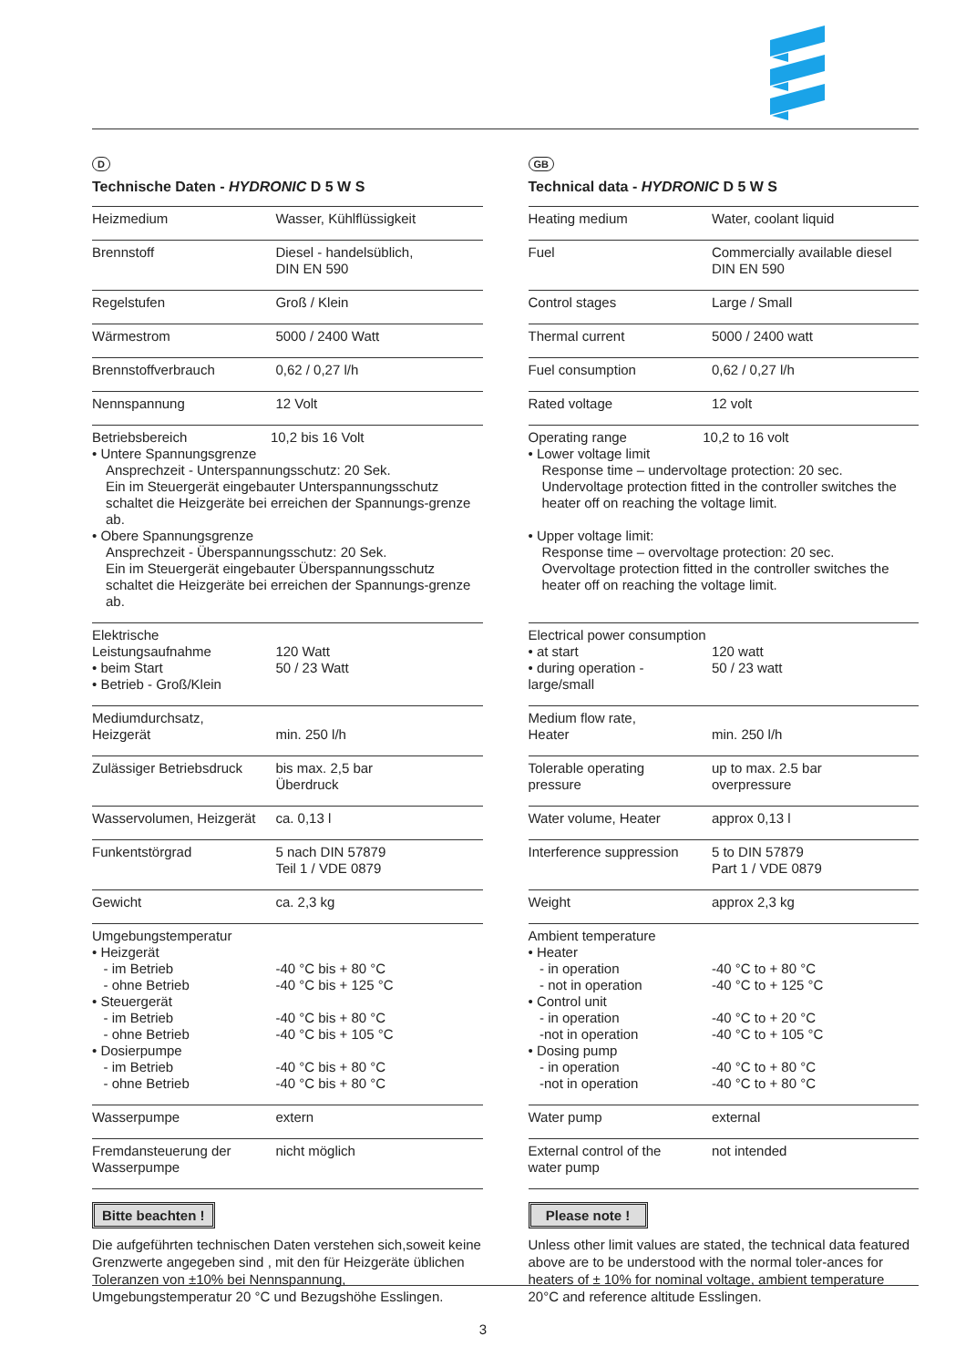D
Technische Daten - HYDRONIC D 5 W S
| Heizmedium | Wasser, Kühlflüssigkeit |
| Brennstoff | Diesel - handelsüblich, DIN EN 590 |
| Regelstufen | Groß / Klein |
| Wärmestrom | 5000 / 2400 Watt |
| Brennstoffverbrauch | 0,62 / 0,27 l/h |
| Nennspannung | 12 Volt |
| Betriebsbereich 10,2 bis 16 Volt • Untere Spannungsgrenze Ansprechzeit - Unterspannungsschutz: 20 Sek. Ein im Steuergerät eingebauter Unterspannungsschutz schaltet die Heizgeräte bei erreichen der Spannungs-grenze ab. • Obere Spannungsgrenze Ansprechzeit - Überspannungsschutz: 20 Sek. Ein im Steuergerät eingebauter Überspannungsschutz schaltet die Heizgeräte bei erreichen der Spannungs-grenze ab. | |
| Elektrische Leistungsaufnahme • beim Start • Betrieb - Groß/Klein | 120 Watt 50 / 23 Watt |
| Mediumdurchsatz, Heizgerät | min. 250 l/h |
| Zulässiger Betriebsdruck | bis max. 2,5 bar Überdruck |
| Wasservolumen, Heizgerät | ca. 0,13 l |
| Funkentstörgrad | 5 nach DIN 57879 Teil 1 / VDE 0879 |
| Gewicht | ca. 2,3 kg |
| Umgebungstemperatur • Heizgerät - im Betrieb - ohne Betrieb • Steuergerät - im Betrieb - ohne Betrieb • Dosierpumpe - im Betrieb - ohne Betrieb | -40 °C bis + 80 °C -40 °C bis + 125 °C -40 °C bis + 80 °C -40 °C bis + 105 °C -40 °C bis + 80 °C -40 °C bis + 80 °C |
| Wasserpumpe | extern |
| Fremdansteuerung der Wasserpumpe | nicht möglich |
Bitte beachten !
Die aufgeführten technischen Daten verstehen sich,soweit keine Grenzwerte angegeben sind , mit den für Heizgeräte üblichen Toleranzen von ±10% bei Nennspannung, Umgebungstemperatur 20 °C und Bezugshöhe Esslingen.
GB
Technical data - HYDRONIC D 5 W S
| Heating medium | Water, coolant liquid |
| Fuel | Commercially available diesel DIN EN 590 |
| Control stages | Large / Small |
| Thermal current | 5000 / 2400 watt |
| Fuel consumption | 0,62 / 0,27 l/h |
| Rated voltage | 12 volt |
| Operating range 10,2 to 16 volt • Lower voltage limit Response time – undervoltage protection: 20 sec. Undervoltage protection fitted in the controller switches the heater off on reaching the voltage limit. • Upper voltage limit: Response time – overvoltage protection: 20 sec. Overvoltage protection fitted in the controller switches the heater off on reaching the voltage limit. | |
| Electrical power consumption • at start • during operation - large/small | 120 watt 50 / 23 watt |
| Medium flow rate, Heater | min. 250 l/h |
| Tolerable operating pressure | up to max. 2.5 bar overpressure |
| Water volume, Heater | approx 0,13 l |
| Interference suppression | 5 to DIN 57879 Part 1 / VDE 0879 |
| Weight | approx 2,3 kg |
| Ambient temperature • Heater - in operation - not in operation • Control unit - in operation -not in operation • Dosing pump - in operation -not in operation | -40 °C to + 80 °C -40 °C to + 125 °C -40 °C to + 20 °C -40 °C to + 105 °C -40 °C to + 80 °C -40 °C to + 80 °C |
| Water pump | external |
| External control of the water pump | not intended |
Please note !
Unless other limit values are stated, the technical data featured above are to be understood with the normal toler-ances for heaters of ± 10% for nominal voltage, ambient temperature 20°C and reference altitude Esslingen.
3